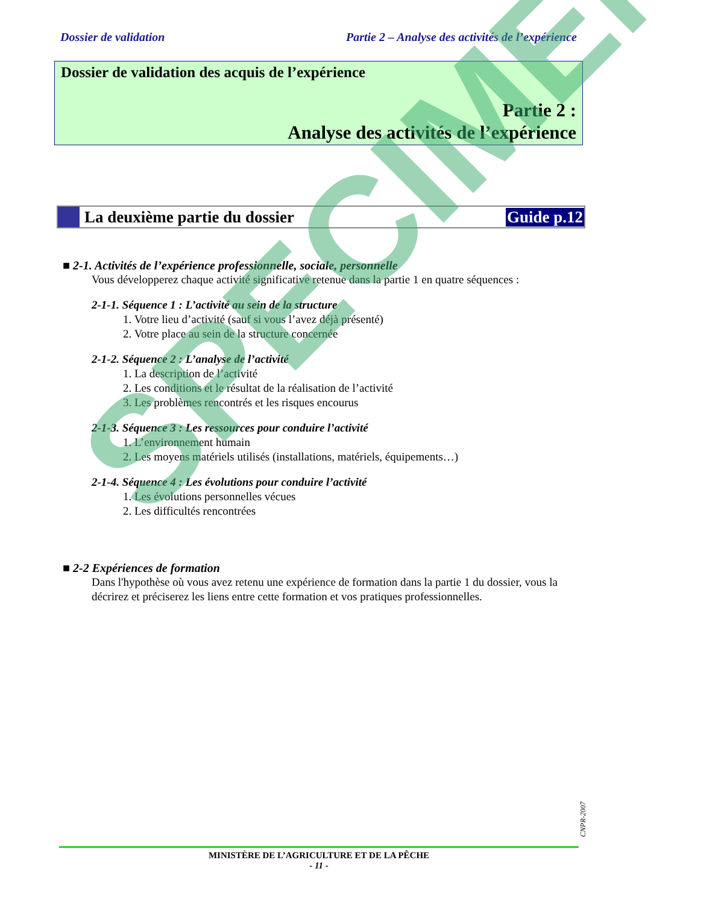Dossier de validation Partie 2 – Analyse des activités de l’expérience
Dossier de validation des acquis de l’expérience
Partie 2 :
Analyse des activités de l’expérience
La deuxième partie du dossier Guide p.12
■ 2-1. Activités de l’expérience professionnelle, sociale, personnelle
Vous développerez chaque activité significative retenue dans la partie 1 en quatre séquences :
2-1-1. Séquence 1 : L’activité au sein de la structure
1. Votre lieu d’activité (sauf si vous l’avez déjà présenté)
2. Votre place au sein de la structure concernée
2-1-2. Séquence 2 : L’analyse de l’activité
1. La description de l’activité
2. Les conditions et le résultat de la réalisation de l’activité
3. Les problèmes rencontrés et les risques encourus
2-1-3. Séquence 3 : Les ressources pour conduire l’activité
1. L’environnement humain
2. Les moyens matériels utilisés (installations, matériels, équipements…)
2-1-4. Séquence 4 : Les évolutions pour conduire l’activité
1. Les évolutions personnelles vécues
2. Les difficultés rencontrées
■ 2-2 Expériences de formation
Dans l'hypothèse où vous avez retenu une expérience de formation dans la partie 1 du dossier, vous la décrirez et préciserez les liens entre cette formation et vos pratiques professionnelles.
SPECIMEN
CNPR-2007
MINISTÈRE DE L’AGRICULTURE ET DE LA PÊCHE
- 11 -